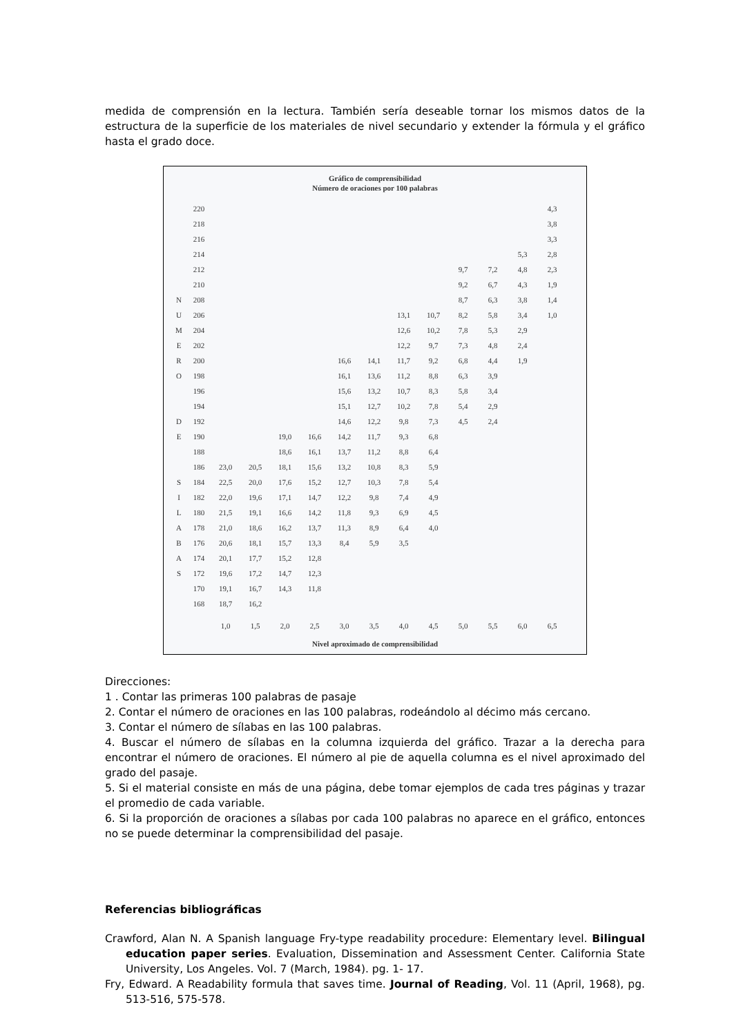medida de comprensión en la lectura. También sería deseable tornar los mismos datos de la estructura de la superficie de los materiales de nivel secundario y extender la fórmula y el gráfico hasta el grado doce.
Gráfico de comprensibilidad
Número de oraciones por 100 palabras
| | 220 | | | | | | | | | | | | 4,3 |
| | 218 | | | | | | | | | | | | 3,8 |
| | 216 | | | | | | | | | | | | 3,3 |
| | 214 | | | | | | | | | | | 5,3 | 2,8 |
| | 212 | | | | | | | | | 9,7 | 7,2 | 4,8 | 2,3 |
| | 210 | | | | | | | | | 9,2 | 6,7 | 4,3 | 1,9 |
| N | 208 | | | | | | | | | 8,7 | 6,3 | 3,8 | 1,4 |
| U | 206 | | | | | | | 13,1 | 10,7 | 8,2 | 5,8 | 3,4 | 1,0 |
| M | 204 | | | | | | | 12,6 | 10,2 | 7,8 | 5,3 | 2,9 | |
| E | 202 | | | | | | | 12,2 | 9,7 | 7,3 | 4,8 | 2,4 | |
| R | 200 | | | | | 16,6 | 14,1 | 11,7 | 9,2 | 6,8 | 4,4 | 1,9 | |
| O | 198 | | | | | 16,1 | 13,6 | 11,2 | 8,8 | 6,3 | 3,9 | | |
| | 196 | | | | | 15,6 | 13,2 | 10,7 | 8,3 | 5,8 | 3,4 | | |
| | 194 | | | | | 15,1 | 12,7 | 10,2 | 7,8 | 5,4 | 2,9 | | |
| D | 192 | | | | | 14,6 | 12,2 | 9,8 | 7,3 | 4,5 | 2,4 | | |
| E | 190 | | | 19,0 | 16,6 | 14,2 | 11,7 | 9,3 | 6,8 | | | | |
| | 188 | | | 18,6 | 16,1 | 13,7 | 11,2 | 8,8 | 6,4 | | | | |
| | 186 | 23,0 | 20,5 | 18,1 | 15,6 | 13,2 | 10,8 | 8,3 | 5,9 | | | | |
| S | 184 | 22,5 | 20,0 | 17,6 | 15,2 | 12,7 | 10,3 | 7,8 | 5,4 | | | | |
| I | 182 | 22,0 | 19,6 | 17,1 | 14,7 | 12,2 | 9,8 | 7,4 | 4,9 | | | | |
| L | 180 | 21,5 | 19,1 | 16,6 | 14,2 | 11,8 | 9,3 | 6,9 | 4,5 | | | | |
| A | 178 | 21,0 | 18,6 | 16,2 | 13,7 | 11,3 | 8,9 | 6,4 | 4,0 | | | | |
| B | 176 | 20,6 | 18,1 | 15,7 | 13,3 | 8,4 | 5,9 | 3,5 | | | | | |
| A | 174 | 20,1 | 17,7 | 15,2 | 12,8 | | | | | | | | |
| S | 172 | 19,6 | 17,2 | 14,7 | 12,3 | | | | | | | | |
| | 170 | 19,1 | 16,7 | 14,3 | 11,8 | | | | | | | | |
| | 168 | 18,7 | 16,2 | | | | | | | | | | |
| | | 1,0 | 1,5 | 2,0 | 2,5 | 3,0 | 3,5 | 4,0 | 4,5 | 5,0 | 5,5 | 6,0 | 6,5 |
Nivel aproximado de comprensibilidad
Direcciones:
1 . Contar las primeras 100 palabras de pasaje
2. Contar el número de oraciones en las 100 palabras, rodeándolo al décimo más cercano.
3. Contar el número de sílabas en las 100 palabras.
4. Buscar el número de sílabas en la columna izquierda del gráfico. Trazar a la derecha para encontrar el número de oraciones. El número al pie de aquella columna es el nivel aproximado del grado del pasaje.
5. Si el material consiste en más de una página, debe tomar ejemplos de cada tres páginas y trazar el promedio de cada variable.
6. Si la proporción de oraciones a sílabas por cada 100 palabras no aparece en el gráfico, entonces no se puede determinar la comprensibilidad del pasaje.
Referencias bibliográficas
Crawford, Alan N. A Spanish language Fry-type readability procedure: Elementary level. Bilingual education paper series. Evaluation, Dissemination and Assessment Center. California State University, Los Angeles. Vol. 7 (March, 1984). pg. 1- 17.
Fry, Edward. A Readability formula that saves time. Journal of Reading, Vol. 11 (April, 1968), pg. 513-516, 575-578.